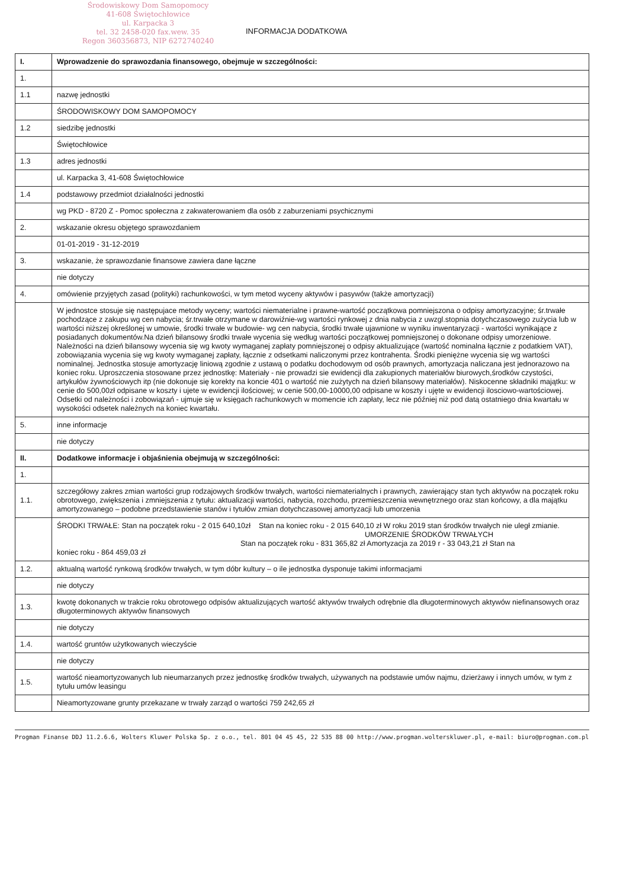Środowiskowy Dom Samopomocy
41-608 Świętochłowice
ul. Karpacka 3
tel. 32 2458-020 fax.wew. 35
Regon 360356873, NIP 6272740240
INFORMACJA DODATKOWA
| I. | Wprowadzenie do sprawozdania finansowego, obejmuje w szczególności: |
| 1. | |
| 1.1 | nazwę jednostki |
| | ŚRODOWISKOWY DOM SAMOPOMOCY |
| 1.2 | siedzibę jednostki |
| | Świętochłowice |
| 1.3 | adres jednostki |
| | ul. Karpacka 3, 41-608 Świętochłowice |
| 1.4 | podstawowy przedmiot działalności jednostki |
| | wg PKD - 8720 Z - Pomoc społeczna z zakwaterowaniem dla osób z zaburzeniami psychicznymi |
| 2. | wskazanie okresu objętego sprawozdaniem |
| | 01-01-2019 - 31-12-2019 |
| 3. | wskazanie, że sprawozdanie finansowe zawiera dane łączne |
| | nie dotyczy |
| 4. | omówienie przyjętych zasad (polityki) rachunkowości, w tym metod wyceny aktywów i pasywów (także amortyzacji) |
| | W jednostce stosuje się następujace metody wyceny; wartości niematerialne i prawne-wartość początkowa pomniejszona o odpisy amortyzacyjne; śr.trwałe pochodzące z zakupu wg cen nabycia; śr.trwałe otrzymane w darowiźnie-wg wartości rynkowej z dnia nabycia z uwzgl.stopnia dotychczasowego zużycia lub w wartości niższej określonej w umowie, środki trwałe w budowie- wg cen nabycia, środki trwałe ujawnione w wyniku inwentaryzacji - wartości wynikające z posiadanych dokumentów.Na dzień bilansowy środki trwałe wycenia się według wartości początkowej pomniejszonej o dokonane odpisy umorzeniowe. Należności na dzień bilansowy wycenia się wg kwoty wymaganej zapłaty pomniejszonej o odpisy aktualizujące (wartość nominalna łącznie z podatkiem VAT), zobowiązania wycenia się wg kwoty wymaganej zapłaty, łącznie z odsetkami naliczonymi przez kontrahenta. Środki pieniężne wycenia się wg wartości nominalnej. Jednostka stosuje amortyzację liniową zgodnie z ustawą o podatku dochodowym od osób prawnych, amortyzacja naliczana jest jednorazowo na koniec roku. Uproszczenia stosowane przez jednostkę: Materiały - nie prowadzi sie ewidencji dla zakupionych materiałów biurowych,środków czystości, artykułów żywnościowych itp (nie dokonuje się korekty na koncie 401 o wartość nie zużytych na dzień bilansowy materiałów). Niskocenne składniki majątku: w cenie do 500,00zł odpisane w koszty i ujete w ewidencji ilościowej; w cenie 500,00-10000,00 odpisane w koszty i ujęte w ewidencji ilosciowo-wartościowej. Odsetki od należności i zobowiązań - ujmuje się w księgach rachunkowych w momencie ich zapłaty, lecz nie później niż pod datą ostatniego dnia kwartału w wysokości odsetek należnych na koniec kwartału. |
| 5. | inne informacje |
| | nie dotyczy |
| II. | Dodatkowe informacje i objaśnienia obejmują w szczególności: |
| 1. | |
| 1.1. | szczegółowy zakres zmian wartości grup rodzajowych środków trwałych, wartości niematerialnych i prawnych, zawierający stan tych aktywów na początek roku obrotowego, zwiększenia i zmniejszenia z tytułu: aktualizacji wartości, nabycia, rozchodu, przemieszczenia wewnętrznego oraz stan końcowy, a dla majątku amortyzowanego – podobne przedstawienie stanów i tytułów zmian dotychczasowej amortyzacji lub umorzenia |
| | ŚRODKI TRWAŁE: Stan na początek roku - 2 015 640,10zł Stan na koniec roku - 2 015 640,10 zł W roku 2019 stan środków trwałych nie uległ zmianie. UMORZENIE ŚRODKÓW TRWAŁYCH Stan na początek roku - 831 365,82 zł Amortyzacja za 2019 r - 33 043,21 zł Stan na koniec roku - 864 459,03 zł |
| 1.2. | aktualną wartość rynkową środków trwałych, w tym dóbr kultury – o ile jednostka dysponuje takimi informacjami |
| | nie dotyczy |
| 1.3. | kwotę dokonanych w trakcie roku obrotowego odpisów aktualizujących wartość aktywów trwałych odrębnie dla długoterminowych aktywów niefinansowych oraz długoterminowych aktywów finansowych |
| | nie dotyczy |
| 1.4. | wartość gruntów użytkowanych wieczyście |
| | nie dotyczy |
| 1.5. | wartość nieamortyzowanych lub nieumarzanych przez jednostkę środków trwałych, używanych na podstawie umów najmu, dzierżawy i innych umów, w tym z tytułu umów leasingu |
| | Nieamortyzowane grunty przekazane w trwały zarząd o wartości 759 242,65 zł |
Progman Finanse DDJ 11.2.6.6, Wolters Kluwer Polska Sp. z o.o., tel. 801 04 45 45, 22 535 88 00 http://www.progman.wolterskluwer.pl, e-mail: biuro@progman.com.pl